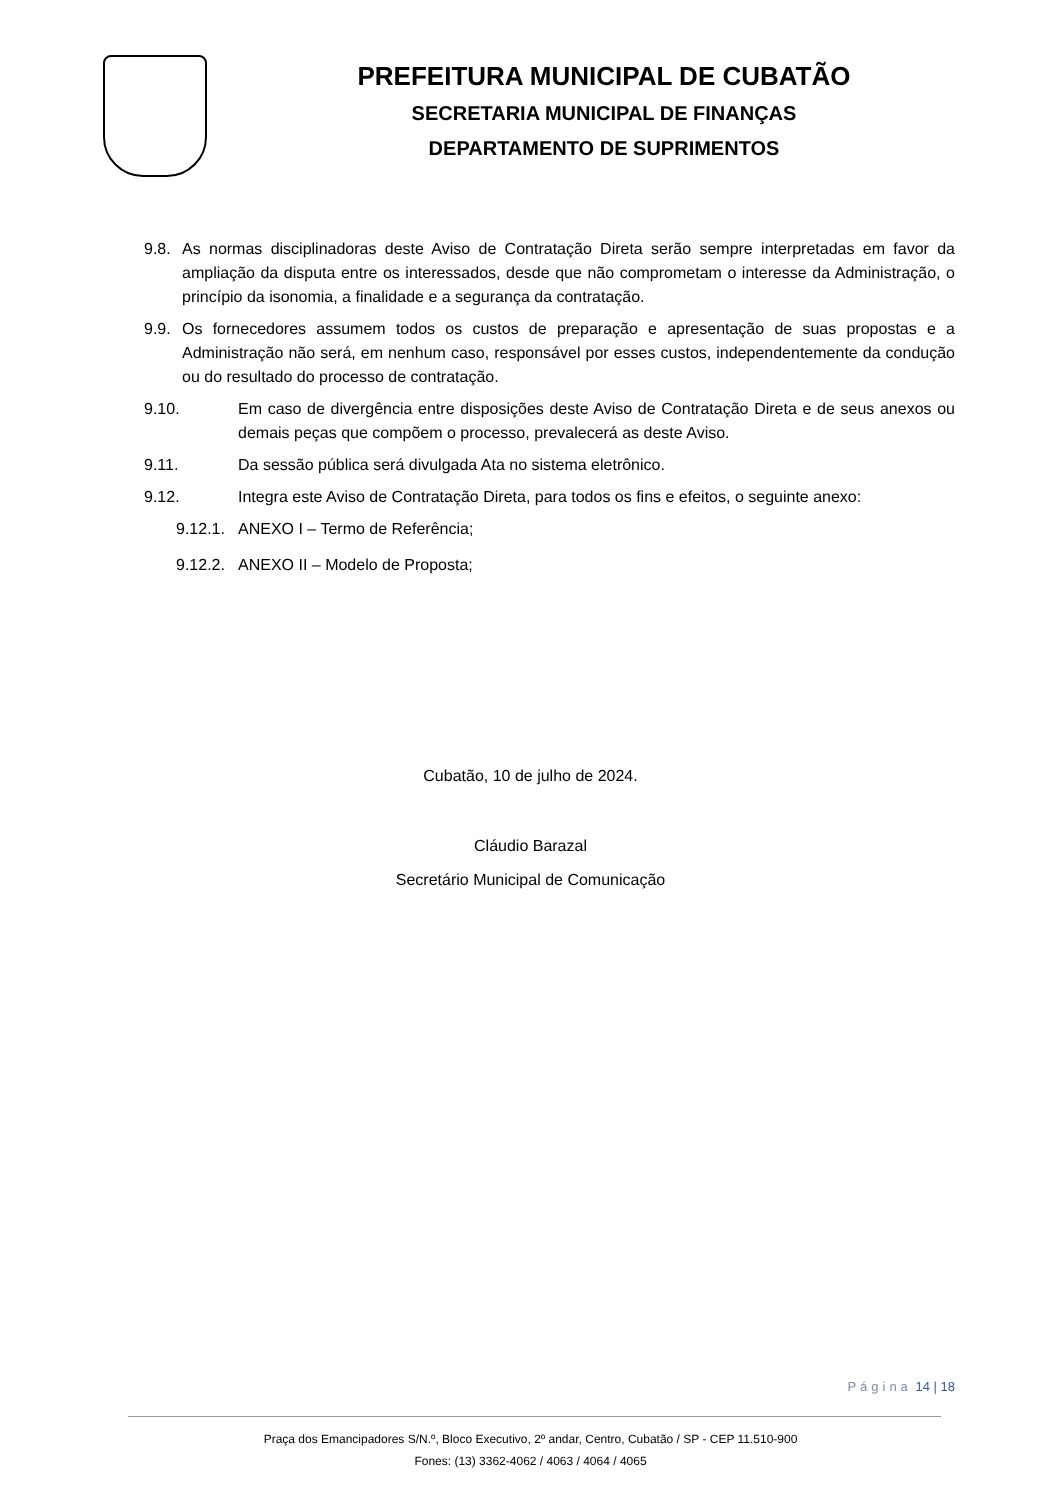PREFEITURA MUNICIPAL DE CUBATÃO
SECRETARIA MUNICIPAL DE FINANÇAS
DEPARTAMENTO DE SUPRIMENTOS
9.8. As normas disciplinadoras deste Aviso de Contratação Direta serão sempre interpretadas em favor da ampliação da disputa entre os interessados, desde que não comprometam o interesse da Administração, o princípio da isonomia, a finalidade e a segurança da contratação.
9.9. Os fornecedores assumem todos os custos de preparação e apresentação de suas propostas e a Administração não será, em nenhum caso, responsável por esses custos, independentemente da condução ou do resultado do processo de contratação.
9.10. Em caso de divergência entre disposições deste Aviso de Contratação Direta e de seus anexos ou demais peças que compõem o processo, prevalecerá as deste Aviso.
9.11. Da sessão pública será divulgada Ata no sistema eletrônico.
9.12. Integra este Aviso de Contratação Direta, para todos os fins e efeitos, o seguinte anexo:
9.12.1. ANEXO I – Termo de Referência;
9.12.2. ANEXO II – Modelo de Proposta;
Cubatão, 10 de julho de 2024.
Cláudio Barazal
Secretário Municipal de Comunicação
Página 14 | 18
Praça dos Emancipadores S/N.º, Bloco Executivo, 2º andar, Centro, Cubatão / SP - CEP 11.510-900
Fones: (13) 3362-4062 / 4063 / 4064 / 4065